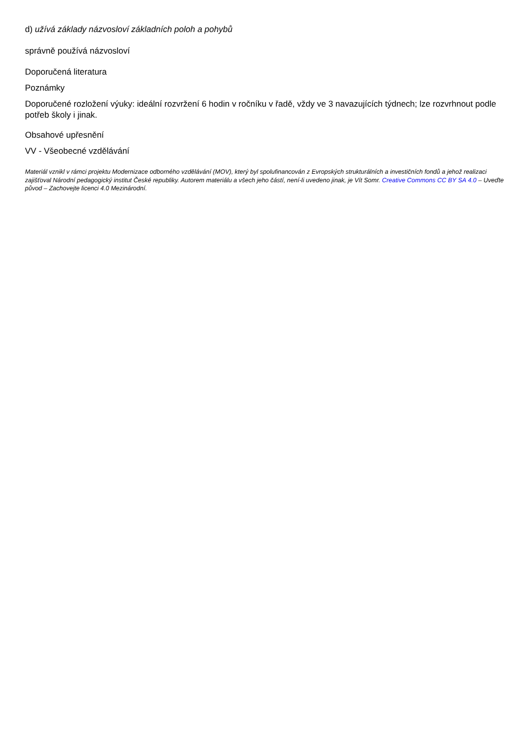d) užívá základy názvosloví základních poloh a pohybů
správně používá názvosloví
Doporučená literatura
Poznámky
Doporučené rozložení výuky: ideální rozvržení 6 hodin v ročníku v řadě, vždy ve 3 navazujících týdnech; lze rozvrhnout podle potřeb školy i jinak.
Obsahové upřesnění
VV - Všeobecné vzdělávání
Materiál vznikl v rámci projektu Modernizace odborného vzdělávání (MOV), který byl spolufinancován z Evropských strukturálních a investičních fondů a jehož realizaci zajišťoval Národní pedagogický institut České republiky. Autorem materiálu a všech jeho částí, není-li uvedeno jinak, je Vít Somr. Creative Commons CC BY SA 4.0 – Uveďte původ – Zachovejte licenci 4.0 Mezinárodní.